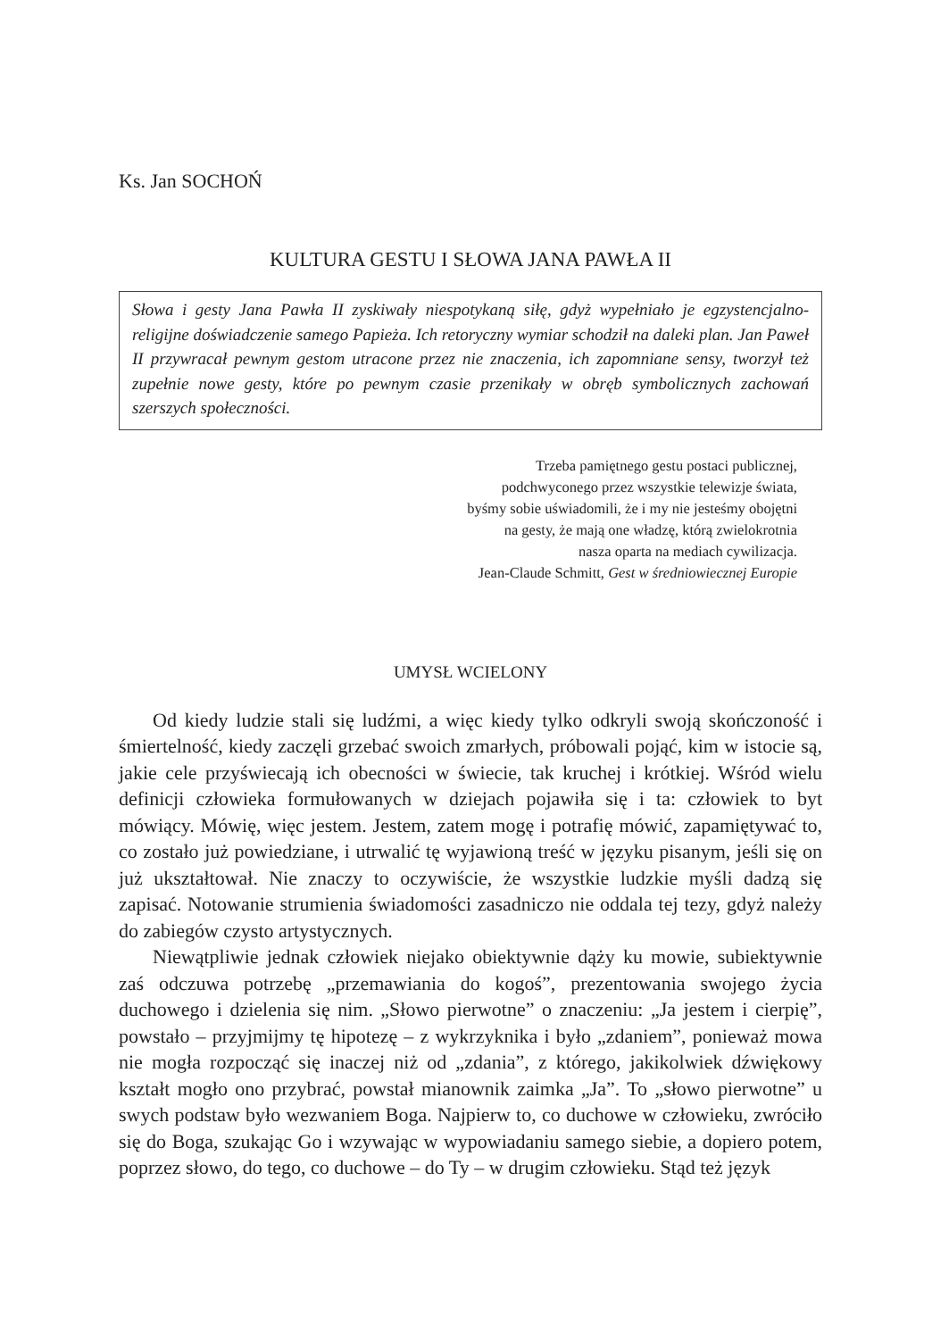Ks. Jan SOCHOŃ
KULTURA GESTU I SŁOWA JANA PAWŁA II
Słowa i gesty Jana Pawła II zyskiwały niespotykaną siłę, gdyż wypełniało je egzystencjalno-religijne doświadczenie samego Papieża. Ich retoryczny wymiar schodził na daleki plan. Jan Paweł II przywracał pewnym gestom utracone przez nie znaczenia, ich zapomniane sensy, tworzył też zupełnie nowe gesty, które po pewnym czasie przenikały w obręb symbolicznych zachowań szerszych społeczności.
Trzeba pamiętnego gestu postaci publicznej,
podchwyconego przez wszystkie telewizje świata,
byśmy sobie uświadomili, że i my nie jesteśmy obojętni
na gesty, że mają one władzę, którą zwielokrotnia
nasza oparta na mediach cywilizacja.
Jean-Claude Schmitt, Gest w średniowiecznej Europie
UMYSŁ WCIELONY
Od kiedy ludzie stali się ludźmi, a więc kiedy tylko odkryli swoją skończoność i śmiertelność, kiedy zaczęli grzebać swoich zmarłych, próbowali pojąć, kim w istocie są, jakie cele przyświecają ich obecności w świecie, tak kruchej i krótkiej. Wśród wielu definicji człowieka formułowanych w dziejach pojawiła się i ta: człowiek to byt mówiący. Mówię, więc jestem. Jestem, zatem mogę i potrafię mówić, zapamiętywać to, co zostało już powiedziane, i utrwalić tę wyjawioną treść w języku pisanym, jeśli się on już ukształtował. Nie znaczy to oczywiście, że wszystkie ludzkie myśli dadzą się zapisać. Notowanie strumienia świadomości zasadniczo nie oddala tej tezy, gdyż należy do zabiegów czysto artystycznych.
Niewątpliwie jednak człowiek niejako obiektywnie dąży ku mowie, subiektywnie zaś odczuwa potrzebę „przemawiania do kogoś”, prezentowania swojego życia duchowego i dzielenia się nim. „Słowo pierwotne” o znaczeniu: „Ja jestem i cierpię”, powstało – przyjmijmy tę hipotezę – z wykrzyknika i było „zdaniem”, ponieważ mowa nie mogła rozpocząć się inaczej niż od „zdania”, z którego, jakikolwiek dźwiękowy kształt mogło ono przybrać, powstał mianownik zaimka „Ja”. To „słowo pierwotne” u swych podstaw było wezwaniem Boga. Najpierw to, co duchowe w człowieku, zwróciło się do Boga, szukając Go i wzywając w wypowiadaniu samego siebie, a dopiero potem, poprzez słowo, do tego, co duchowe – do Ty – w drugim człowieku. Stąd też język